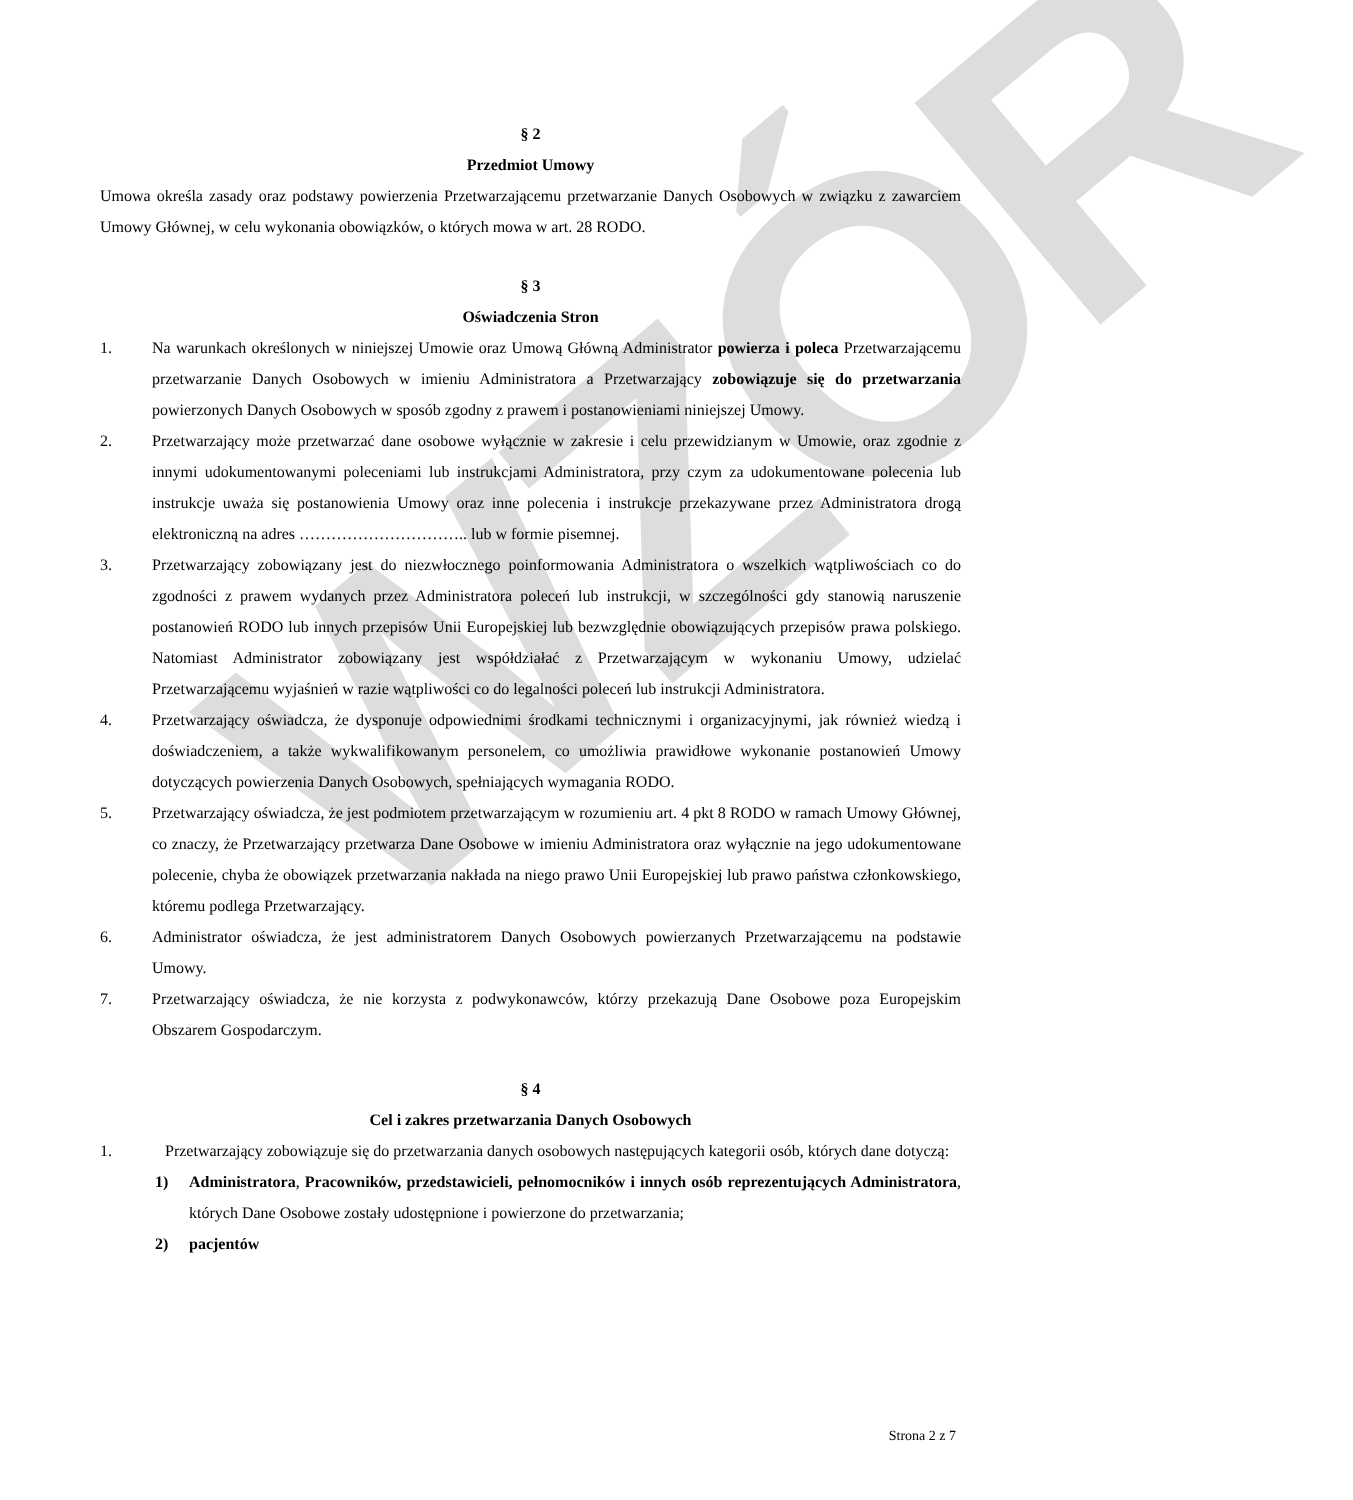WZÓR
§ 2
Przedmiot Umowy
Umowa określa zasady oraz podstawy powierzenia Przetwarzającemu przetwarzanie Danych Osobowych w związku z zawarciem Umowy Głównej, w celu wykonania obowiązków, o których mowa w art. 28 RODO.
§ 3
Oświadczenia Stron
1. Na warunkach określonych w niniejszej Umowie oraz Umową Główną Administrator powierza i poleca Przetwarzającemu przetwarzanie Danych Osobowych w imieniu Administratora a Przetwarzający zobowiązuje się do przetwarzania powierzonych Danych Osobowych w sposób zgodny z prawem i postanowieniami niniejszej Umowy.
2. Przetwarzający może przetwarzać dane osobowe wyłącznie w zakresie i celu przewidzianym w Umowie, oraz zgodnie z innymi udokumentowanymi poleceniami lub instrukcjami Administratora, przy czym za udokumentowane polecenia lub instrukcje uważa się postanowienia Umowy oraz inne polecenia i instrukcje przekazywane przez Administratora drogą elektroniczną na adres ………………………….. lub w formie pisemnej.
3. Przetwarzający zobowiązany jest do niezwłocznego poinformowania Administratora o wszelkich wątpliwościach co do zgodności z prawem wydanych przez Administratora poleceń lub instrukcji, w szczególności gdy stanowią naruszenie postanowień RODO lub innych przepisów Unii Europejskiej lub bezwzględnie obowiązujących przepisów prawa polskiego. Natomiast Administrator zobowiązany jest współdziałać z Przetwarzającym w wykonaniu Umowy, udzielać Przetwarzającemu wyjaśnień w razie wątpliwości co do legalności poleceń lub instrukcji Administratora.
4. Przetwarzający oświadcza, że dysponuje odpowiednimi środkami technicznymi i organizacyjnymi, jak również wiedzą i doświadczeniem, a także wykwalifikowanym personelem, co umożliwia prawidłowe wykonanie postanowień Umowy dotyczących powierzenia Danych Osobowych, spełniających wymagania RODO.
5. Przetwarzający oświadcza, że jest podmiotem przetwarzającym w rozumieniu art. 4 pkt 8 RODO w ramach Umowy Głównej, co znaczy, że Przetwarzający przetwarza Dane Osobowe w imieniu Administratora oraz wyłącznie na jego udokumentowane polecenie, chyba że obowiązek przetwarzania nakłada na niego prawo Unii Europejskiej lub prawo państwa członkowskiego, któremu podlega Przetwarzający.
6. Administrator oświadcza, że jest administratorem Danych Osobowych powierzanych Przetwarzającemu na podstawie Umowy.
7. Przetwarzający oświadcza, że nie korzysta z podwykonawców, którzy przekazują Dane Osobowe poza Europejskim Obszarem Gospodarczym.
§ 4
Cel i zakres przetwarzania Danych Osobowych
1. Przetwarzający zobowiązuje się do przetwarzania danych osobowych następujących kategorii osób, których dane dotyczą:
1) Administratora, Pracowników, przedstawicieli, pełnomocników i innych osób reprezentujących Administratora, których Dane Osobowe zostały udostępnione i powierzone do przetwarzania;
2) pacjentów
Strona 2 z 7